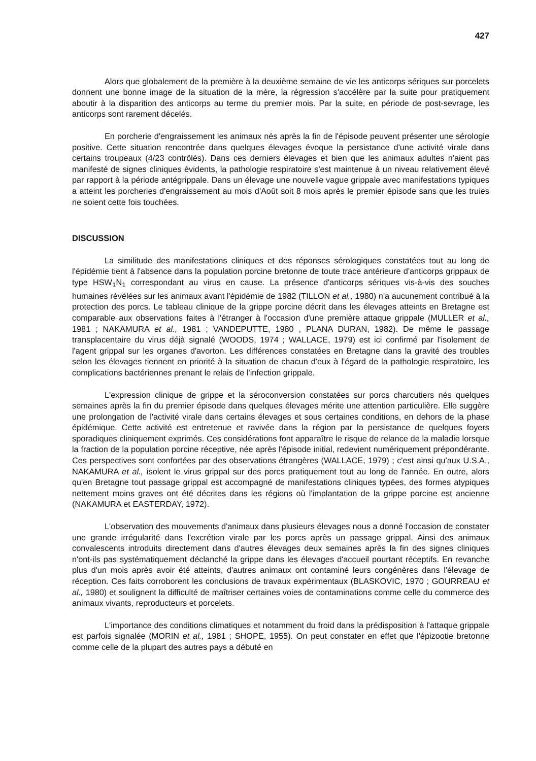427
Alors que globalement de la première à la deuxième semaine de vie les anticorps sériques sur porcelets donnent une bonne image de la situation de la mère, la régression s'accélère par la suite pour pratiquement aboutir à la disparition des anticorps au terme du premier mois. Par la suite, en période de post-sevrage, les anticorps sont rarement décelés.
En porcherie d'engraissement les animaux nés après la fin de l'épisode peuvent présenter une sérologie positive. Cette situation rencontrée dans quelques élevages évoque la persistance d'une activité virale dans certains troupeaux (4/23 contrôlés). Dans ces derniers élevages et bien que les animaux adultes n'aient pas manifesté de signes cliniques évidents, la pathologie respiratoire s'est maintenue à un niveau relativement élevé par rapport à la période antégrippale. Dans un élevage une nouvelle vague grippale avec manifestations typiques a atteint les porcheries d'engraissement au mois d'Août soit 8 mois après le premier épisode sans que les truies ne soient cette fois touchées.
DISCUSSION
La similitude des manifestations cliniques et des réponses sérologiques constatées tout au long de l'épidémie tient à l'absence dans la population porcine bretonne de toute trace antérieure d'anticorps grippaux de type HSW<sub>1</sub>N<sub>1</sub> correspondant au virus en cause. La présence d'anticorps sériques vis-à-vis des souches humaines révélées sur les animaux avant l'épidémie de 1982 (TILLON et al., 1980) n'a aucunement contribué à la protection des porcs. Le tableau clinique de la grippe porcine décrit dans les élevages atteints en Bretagne est comparable aux observations faites à l'étranger à l'occasion d'une première attaque grippale (MULLER et al., 1981 ; NAKAMURA et al., 1981 ; VANDEPUTTE, 1980 , PLANA DURAN, 1982). De même le passage transplacentaire du virus déjà signalé (WOODS, 1974 ; WALLACE, 1979) est ici confirmé par l'isolement de l'agent grippal sur les organes d'avorton. Les différences constatées en Bretagne dans la gravité des troubles selon les élevages tiennent en priorité à la situation de chacun d'eux à l'égard de la pathologie respiratoire, les complications bactériennes prenant le relais de l'infection grippale.
L'expression clinique de grippe et la séroconversion constatées sur porcs charcutiers nés quelques semaines après la fin du premier épisode dans quelques élevages mérite une attention particulière. Elle suggère une prolongation de l'activité virale dans certains élevages et sous certaines conditions, en dehors de la phase épidémique. Cette activité est entretenue et ravivée dans la région par la persistance de quelques foyers sporadiques cliniquement exprimés. Ces considérations font apparaître le risque de relance de la maladie lorsque la fraction de la population porcine réceptive, née après l'épisode initial, redevient numériquement prépondérante. Ces perspectives sont confortées par des observations étrangères (WALLACE, 1979) ; c'est ainsi qu'aux U.S.A., NAKAMURA et al., isolent le virus grippal sur des porcs pratiquement tout au long de l'année. En outre, alors qu'en Bretagne tout passage grippal est accompagné de manifestations cliniques typées, des formes atypiques nettement moins graves ont été décrites dans les régions où l'implantation de la grippe porcine est ancienne (NAKAMURA et EASTERDAY, 1972).
L'observation des mouvements d'animaux dans plusieurs élevages nous a donné l'occasion de constater une grande irrégularité dans l'excrétion virale par les porcs après un passage grippal. Ainsi des animaux convalescents introduits directement dans d'autres élevages deux semaines après la fin des signes cliniques n'ont-ils pas systématiquement déclanché la grippe dans les élevages d'accueil pourtant réceptifs. En revanche plus d'un mois après avoir été atteints, d'autres animaux ont contaminé leurs congénères dans l'élevage de réception. Ces faits corroborent les conclusions de travaux expérimentaux (BLASKOVIC, 1970 ; GOURREAU et al., 1980) et soulignent la difficulté de maîtriser certaines voies de contaminations comme celle du commerce des animaux vivants, reproducteurs et porcelets.
L'importance des conditions climatiques et notamment du froid dans la prédisposition à l'attaque grippale est parfois signalée (MORIN et al., 1981 ; SHOPE, 1955). On peut constater en effet que l'épizootie bretonne comme celle de la plupart des autres pays a débuté en